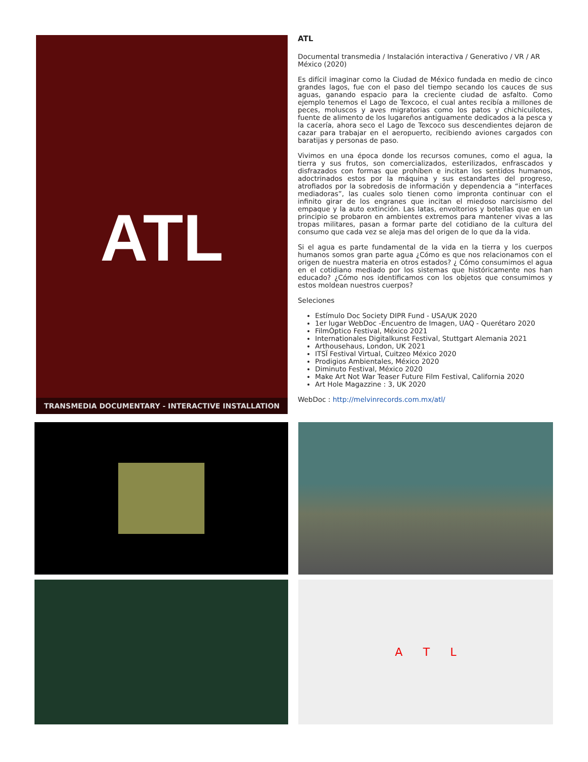ATL
TRANSMEDIA DOCUMENTARY - INTERACTIVE INSTALLATION
ATL
Documental transmedia / Instalación interactiva / Generativo / VR / AR
México (2020)
Es difícil imaginar como la Ciudad de México fundada en medio de cinco grandes lagos, fue con el paso del tiempo secando los cauces de sus aguas, ganando espacio para la creciente ciudad de asfalto. Como ejemplo tenemos el Lago de Texcoco, el cual antes recibía a millones de peces, moluscos y aves migratorias como los patos y chichicuilotes, fuente de alimento de los lugareños antiguamente dedicados a la pesca y la cacería, ahora seco el Lago de Texcoco sus descendientes dejaron de cazar para trabajar en el aeropuerto, recibiendo aviones cargados con baratijas y personas de paso.
Vivimos en una época donde los recursos comunes, como el agua, la tierra y sus frutos, son comercializados, esterilizados, enfrascados y disfrazados con formas que prohíben e incitan los sentidos humanos, adoctrinados estos por la máquina y sus estandartes del progreso, atrofiados por la sobredosis de información y dependencia a “interfaces mediadoras”, las cuales solo tienen como impronta continuar con el infinito girar de los engranes que incitan el miedoso narcisismo del empaque y la auto extinción. Las latas, envoltorios y botellas que en un principio se probaron en ambientes extremos para mantener vivas a las tropas militares, pasan a formar parte del cotidiano de la cultura del consumo que cada vez se aleja mas del origen de lo que da la vida.
Si el agua es parte fundamental de la vida en la tierra y los cuerpos humanos somos gran parte agua ¿Cómo es que nos relacionamos con el origen de nuestra materia en otros estados? ¿ Cómo consumimos el agua en el cotidiano mediado por los sistemas que históricamente nos han educado? ¿Cómo nos identificamos con los objetos que consumimos y estos moldean nuestros cuerpos?
Seleciones
Estímulo Doc Society DIPR Fund - USA/UK 2020
1er lugar WebDoc -Encuentro de Imagen, UAQ - Querétaro 2020
FilmÓptico Festival, México 2021
Internationales Digitalkunst Festival, Stuttgart Alemania 2021
Arthousehaus, London, UK 2021
ITSÏ Festival Virtual, Cuitzeo México 2020
Prodigios Ambientales, México 2020
Diminuto Festival, México 2020
Make Art Not War Teaser Future Film Festival, California 2020
Art Hole Magazzine : 3, UK 2020
WebDoc : http://melvinrecords.com.mx/atl/
A T L